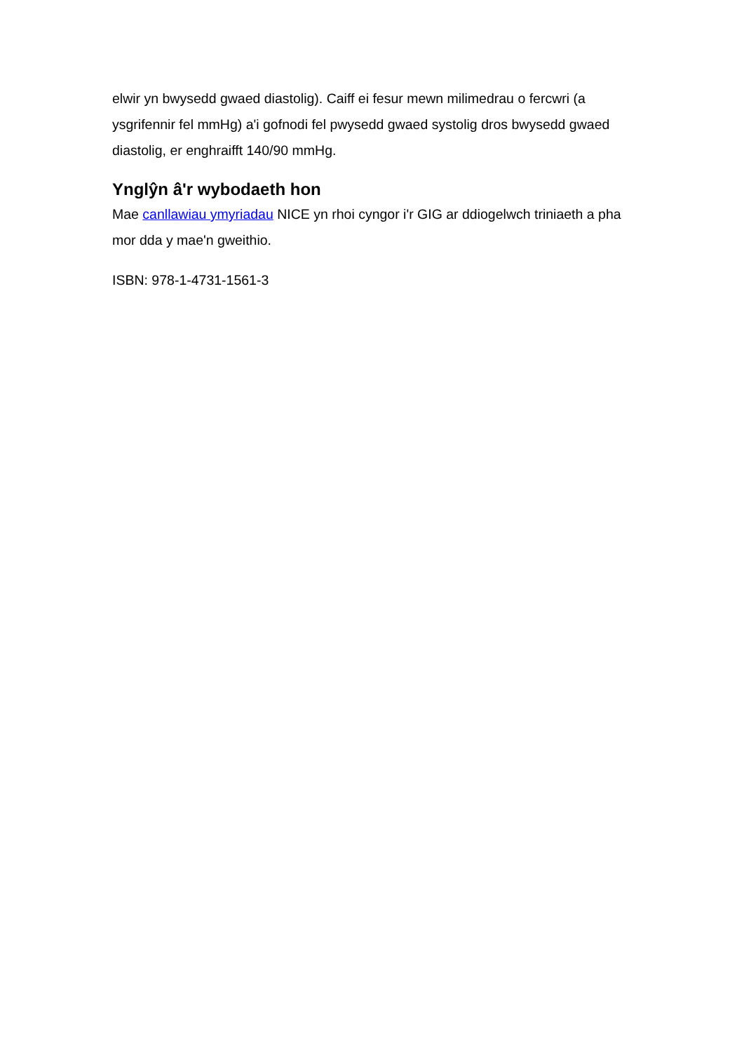elwir yn bwysedd gwaed diastolig). Caiff ei fesur mewn milimedrau o fercwri (a ysgrifennir fel mmHg) a'i gofnodi fel pwysedd gwaed systolig dros bwysedd gwaed diastolig, er enghraifft 140/90 mmHg.
Ynglŷn â'r wybodaeth hon
Mae canllawiau ymyriadau NICE yn rhoi cyngor i'r GIG ar ddiogelwch triniaeth a pha mor dda y mae'n gweithio.
ISBN: 978-1-4731-1561-3